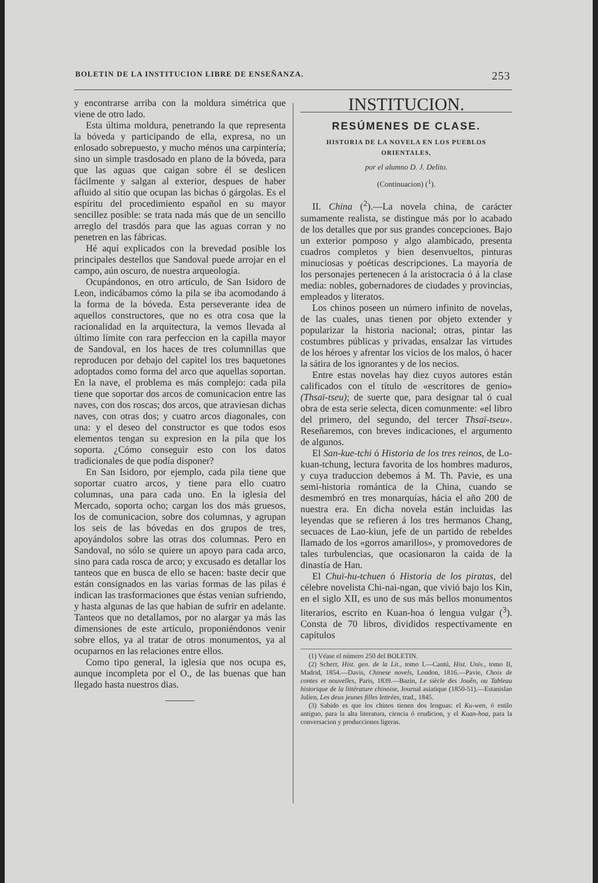BOLETIN DE LA INSTITUCION LIBRE DE ENSEÑANZA. 253
y encontrarse arriba con la moldura simétrica que viene de otro lado.
Esta última moldura, penetrando la que representa la bóveda y participando de ella, expresa, no un enlosado sobrepuesto, y mucho ménos una carpintería; sino un simple trasdosado en plano de la bóveda, para que las aguas que caigan sobre él se deslicen fácilmente y salgan al exterior, despues de haber afluido al sitio que ocupan las bichas ó gárgolas. Es el espíritu del procedimiento español en su mayor sencillez posible: se trata nada más que de un sencillo arreglo del trasdós para que las aguas corran y no penetren en las fábricas.
Hé aquí explicados con la brevedad posible los principales destellos que Sandoval puede arrojar en el campo, aún oscuro, de nuestra arqueología.
Ocupándonos, en otro artículo, de San Isidoro de Leon, indicábamos cómo la pila se iba acomodando á la forma de la bóveda. Esta perseverante idea de aquellos constructores, que no es otra cosa que la racionalidad en la arquitectura, la vemos llevada al último límite con rara perfeccion en la capilla mayor de Sandoval, en los haces de tres columnillas que reproducen por debajo del capitel los tres baquetones adoptados como forma del arco que aquellas soportan. En la nave, el problema es más complejo: cada pila tiene que soportar dos arcos de comunicacion entre las naves, con dos roscas; dos arcos, que atraviesan dichas naves, con otras dos; y cuatro arcos diagonales, con una: y el deseo del constructor es que todos esos elementos tengan su expresion en la pila que los soporta. ¿Cómo conseguir esto con los datos tradicionales de que podía disponer?
En San Isidoro, por ejemplo, cada pila tiene que soportar cuatro arcos, y tiene para ello cuatro columnas, una para cada uno. En la iglesia del Mercado, soporta ocho; cargan los dos más gruesos, los de comunicacion, sobre dos columnas, y agrupan los seis de las bóvedas en dos grupos de tres, apoyándolos sobre las otras dos columnas. Pero en Sandoval, no sólo se quiere un apoyo para cada arco, sino para cada rosca de arco; y excusado es detallar los tanteos que en busca de ello se hacen: baste decir que están consignados en las varias formas de las pilas é indican las trasformaciones que éstas venian sufriendo, y hasta algunas de las que habian de sufrir en adelante. Tanteos que no detallamos, por no alargar ya más las dimensiones de este artículo, proponiéndonos venir sobre ellos, ya al tratar de otros monumentos, ya al ocuparnos en las relaciones entre ellos.
Como tipo general, la iglesia que nos ocupa es, aunque incompleta por el O., de las buenas que han llegado hasta nuestros dias.
INSTITUCION.
RESÚMENES DE CLASE.
HISTORIA DE LA NOVELA EN LOS PUEBLOS
ORIENTALES,
por el alumno D. J. Delito.
(Continuacion) (<sup>1</sup>).
II. China (<sup>2</sup>).—La novela china, de carácter sumamente realista, se distingue más por lo acabado de los detalles que por sus grandes concepciones. Bajo un exterior pomposo y algo alambicado, presenta cuadros completos y bien desenvueltos, pinturas minuciosas y poéticas descripciones. La mayoría de los personajes pertenecen á la aristocracia ó á la clase media: nobles, gobernadores de ciudades y provincias, empleados y literatos.
Los chinos poseen un número infinito de novelas, de las cuales, unas tienen por objeto extender y popularizar la historia nacional; otras, pintar las costumbres públicas y privadas, ensalzar las virtudes de los héroes y afrentar los vicios de los malos, ó hacer la sátira de los ignorantes y de los necios.
Entre estas novelas hay diez cuyos autores están calificados con el título de «escritores de genio» (Thsaï-tseu); de suerte que, para designar tal ó cual obra de esta serie selecta, dicen comunmente: «el libro del primero, del segundo, del tercer Thsaï-tseu». Reseñaremos, con breves indicaciones, el argumento de algunos.
El San-kue-tchi ó Historia de los tres reinos, de Lo-kuan-tchung, lectura favorita de los hombres maduros, y cuya traduccion debemos á M. Th. Pavie, es una semi-historia romántica de la China, cuando se desmembró en tres monarquías, hácia el año 200 de nuestra era. En dicha novela están incluidas las leyendas que se refieren á los tres hermanos Chang, secuaces de Lao-kiun, jefe de un partido de rebeldes llamado de los «gorros amarillos», y promovedores de tales turbulencias, que ocasionaron la caida de la dinastía de Han.
El Chuï-hu-tchuen ó Historia de los piratas, del célebre novelista Chi-nai-ngan, que vivió bajo los Kin, en el siglo XII, es uno de sus más bellos monumentos literarios, escrito en Kuan-hoa ó lengua vulgar (<sup>3</sup>). Consta de 70 libros, divididos respectivamente en capítulos
(1) Véase el número 250 del BOLETIN.
(2) Scherr, Hist. gen. de la Lit., tomo I.—Cantú, Hist. Univ., tomo II, Madrid, 1854.—Davis, Chinese novels, London, 1816.—Pavie, Choix de contes et nouvelles, Paris, 1839.—Bazin, Le siècle des Jouên, ou Tableau historique de la littérature chinoise, Journal asiatique (1850-51).—Estanislao Julien, Les deux jeunes filles lettrées, trad., 1845.
(3) Sabido es que los chinos tienen dos lenguas: el Ku-wen, ó estilo antiguo, para la alta literatura, ciencia ó erudicion, y el Kuan-hoa, para la conversacion y producciones ligeras.